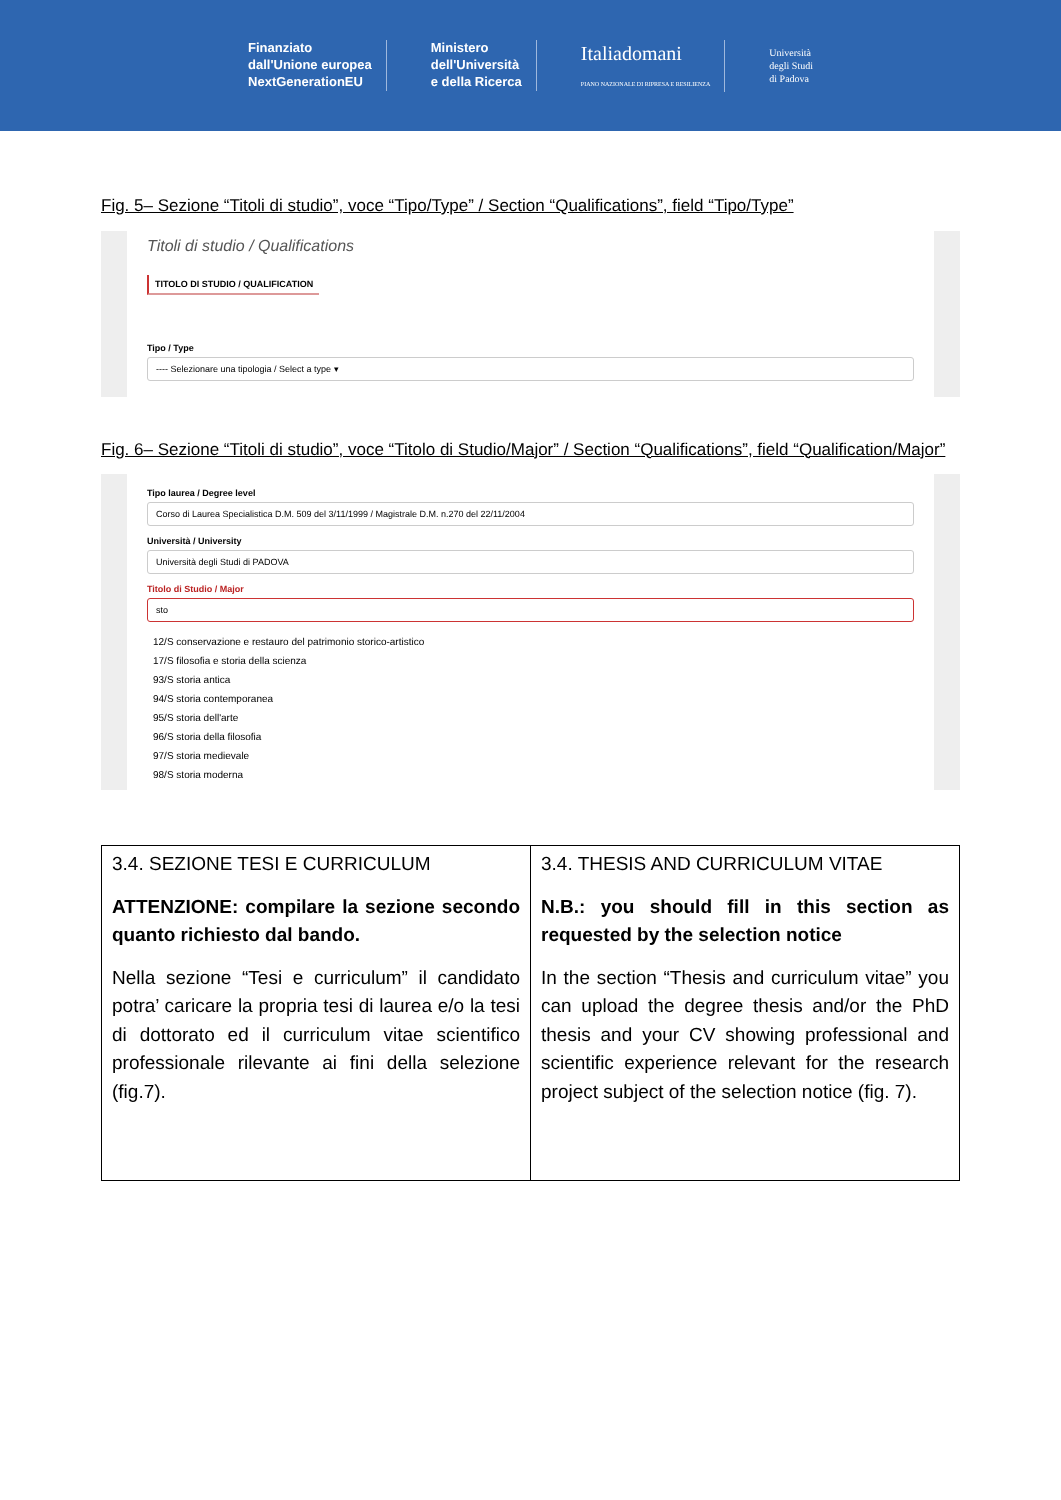Finanziato
dall'Unione europea
NextGenerationEU
Ministero
dell'Università
e della Ricerca
Italiadomani
PIANO NAZIONALE DI RIPRESA E RESILIENZA
Università
degli Studi
di Padova
Fig. 5– Sezione “Titoli di studio”, voce “Tipo/Type” / Section “Qualifications”, field “Tipo/Type”
Titoli di studio / Qualifications
TITOLO DI STUDIO / QUALIFICATION
Tipo / Type
---- Selezionare una tipologia / Select a type ▾
Fig. 6– Sezione “Titoli di studio”, voce “Titolo di Studio/Major” / Section “Qualifications”, field “Qualification/Major”
Tipo laurea / Degree level
Corso di Laurea Specialistica D.M. 509 del 3/11/1999 / Magistrale D.M. n.270 del 22/11/2004
Università / University
Università degli Studi di PADOVA
Titolo di Studio / Major
sto
12/S conservazione e restauro del patrimonio storico-artistico
17/S filosofia e storia della scienza
93/S storia antica
94/S storia contemporanea
95/S storia dell'arte
96/S storia della filosofia
97/S storia medievale
98/S storia moderna
| 3.4. SEZIONE TESI E CURRICULUM ATTENZIONE: compilare la sezione secondo quanto richiesto dal bando. Nella sezione “Tesi e curriculum” il candidato potra’ caricare la propria tesi di laurea e/o la tesi di dottorato ed il curriculum vitae scientifico professionale rilevante ai fini della selezione (fig.7). | 3.4. THESIS AND CURRICULUM VITAE N.B.: you should fill in this section as requested by the selection notice In the section “Thesis and curriculum vitae” you can upload the degree thesis and/or the PhD thesis and your CV showing professional and scientific experience relevant for the research project subject of the selection notice (fig. 7). |